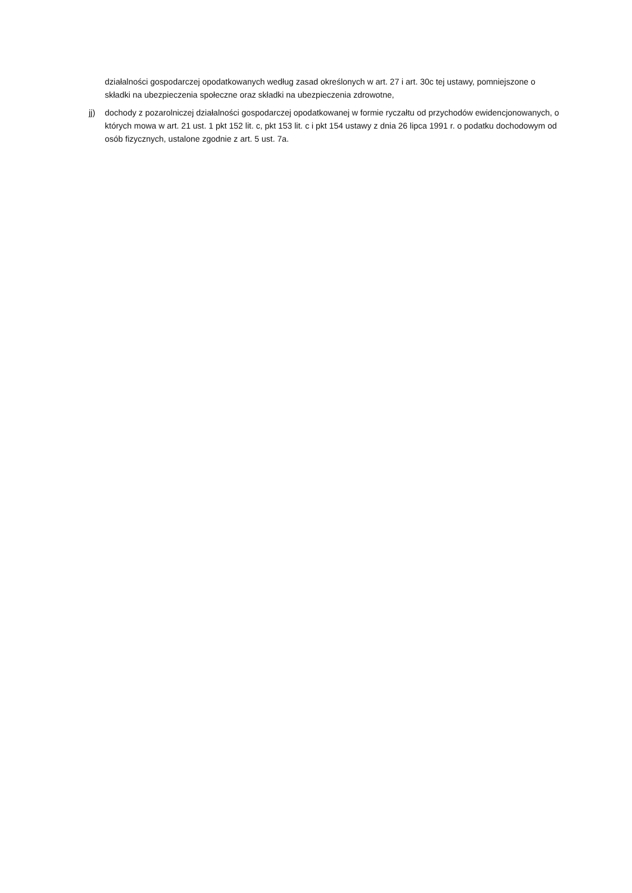działalności gospodarczej opodatkowanych według zasad określonych w art. 27 i art. 30c tej ustawy, pomniejszone o składki na ubezpieczenia społeczne oraz składki na ubezpieczenia zdrowotne,
jj) dochody z pozarolniczej działalności gospodarczej opodatkowanej w formie ryczałtu od przychodów ewidencjonowanych, o których mowa w art. 21 ust. 1 pkt 152 lit. c, pkt 153 lit. c i pkt 154 ustawy z dnia 26 lipca 1991 r. o podatku dochodowym od osób fizycznych, ustalone zgodnie z art. 5 ust. 7a.